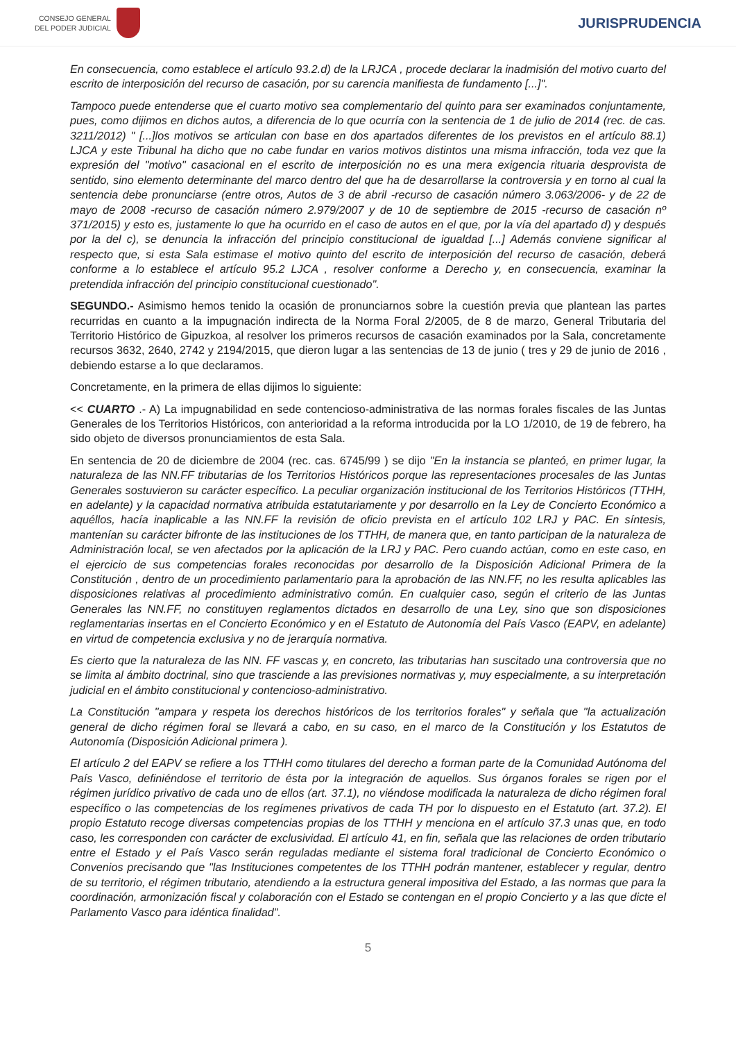CONSEJO GENERAL
DEL PODER JUDICIAL
JURISPRUDENCIA
En consecuencia, como establece el artículo 93.2.d) de la LRJCA , procede declarar la inadmisión del motivo cuarto del escrito de interposición del recurso de casación, por su carencia manifiesta de fundamento [...]".
Tampoco puede entenderse que el cuarto motivo sea complementario del quinto para ser examinados conjuntamente, pues, como dijimos en dichos autos, a diferencia de lo que ocurría con la sentencia de 1 de julio de 2014 (rec. de cas. 3211/2012) " [...]los motivos se articulan con base en dos apartados diferentes de los previstos en el artículo 88.1) LJCA y este Tribunal ha dicho que no cabe fundar en varios motivos distintos una misma infracción, toda vez que la expresión del "motivo" casacional en el escrito de interposición no es una mera exigencia rituaria desprovista de sentido, sino elemento determinante del marco dentro del que ha de desarrollarse la controversia y en torno al cual la sentencia debe pronunciarse (entre otros, Autos de 3 de abril -recurso de casación número 3.063/2006- y de 22 de mayo de 2008 -recurso de casación número 2.979/2007 y de 10 de septiembre de 2015 -recurso de casación nº 371/2015) y esto es, justamente lo que ha ocurrido en el caso de autos en el que, por la vía del apartado d) y después por la del c), se denuncia la infracción del principio constitucional de igualdad [...] Además conviene significar al respecto que, si esta Sala estimase el motivo quinto del escrito de interposición del recurso de casación, deberá conforme a lo establece el artículo 95.2 LJCA , resolver conforme a Derecho y, en consecuencia, examinar la pretendida infracción del principio constitucional cuestionado".
SEGUNDO.- Asimismo hemos tenido la ocasión de pronunciarnos sobre la cuestión previa que plantean las partes recurridas en cuanto a la impugnación indirecta de la Norma Foral 2/2005, de 8 de marzo, General Tributaria del Territorio Histórico de Gipuzkoa, al resolver los primeros recursos de casación examinados por la Sala, concretamente recursos 3632, 2640, 2742 y 2194/2015, que dieron lugar a las sentencias de 13 de junio ( tres y 29 de junio de 2016 , debiendo estarse a lo que declaramos.
Concretamente, en la primera de ellas dijimos lo siguiente:
<< CUARTO .- A) La impugnabilidad en sede contencioso-administrativa de las normas forales fiscales de las Juntas Generales de los Territorios Históricos, con anterioridad a la reforma introducida por la LO 1/2010, de 19 de febrero, ha sido objeto de diversos pronunciamientos de esta Sala.
En sentencia de 20 de diciembre de 2004 (rec. cas. 6745/99 ) se dijo "En la instancia se planteó, en primer lugar, la naturaleza de las NN.FF tributarias de los Territorios Históricos porque las representaciones procesales de las Juntas Generales sostuvieron su carácter específico. La peculiar organización institucional de los Territorios Históricos (TTHH, en adelante) y la capacidad normativa atribuida estatutariamente y por desarrollo en la Ley de Concierto Económico a aquéllos, hacía inaplicable a las NN.FF la revisión de oficio prevista en el artículo 102 LRJ y PAC. En síntesis, mantenían su carácter bifronte de las instituciones de los TTHH, de manera que, en tanto participan de la naturaleza de Administración local, se ven afectados por la aplicación de la LRJ y PAC. Pero cuando actúan, como en este caso, en el ejercicio de sus competencias forales reconocidas por desarrollo de la Disposición Adicional Primera de la Constitución , dentro de un procedimiento parlamentario para la aprobación de las NN.FF, no les resulta aplicables las disposiciones relativas al procedimiento administrativo común. En cualquier caso, según el criterio de las Juntas Generales las NN.FF, no constituyen reglamentos dictados en desarrollo de una Ley, sino que son disposiciones reglamentarias insertas en el Concierto Económico y en el Estatuto de Autonomía del País Vasco (EAPV, en adelante) en virtud de competencia exclusiva y no de jerarquía normativa.
Es cierto que la naturaleza de las NN. FF vascas y, en concreto, las tributarias han suscitado una controversia que no se limita al ámbito doctrinal, sino que trasciende a las previsiones normativas y, muy especialmente, a su interpretación judicial en el ámbito constitucional y contencioso-administrativo.
La Constitución "ampara y respeta los derechos históricos de los territorios forales" y señala que "la actualización general de dicho régimen foral se llevará a cabo, en su caso, en el marco de la Constitución y los Estatutos de Autonomía (Disposición Adicional primera ).
El artículo 2 del EAPV se refiere a los TTHH como titulares del derecho a forman parte de la Comunidad Autónoma del País Vasco, definiéndose el territorio de ésta por la integración de aquellos. Sus órganos forales se rigen por el régimen jurídico privativo de cada uno de ellos (art. 37.1), no viéndose modificada la naturaleza de dicho régimen foral específico o las competencias de los regímenes privativos de cada TH por lo dispuesto en el Estatuto (art. 37.2). El propio Estatuto recoge diversas competencias propias de los TTHH y menciona en el artículo 37.3 unas que, en todo caso, les corresponden con carácter de exclusividad. El artículo 41, en fin, señala que las relaciones de orden tributario entre el Estado y el País Vasco serán reguladas mediante el sistema foral tradicional de Concierto Económico o Convenios precisando que "las Instituciones competentes de los TTHH podrán mantener, establecer y regular, dentro de su territorio, el régimen tributario, atendiendo a la estructura general impositiva del Estado, a las normas que para la coordinación, armonización fiscal y colaboración con el Estado se contengan en el propio Concierto y a las que dicte el Parlamento Vasco para idéntica finalidad".
5